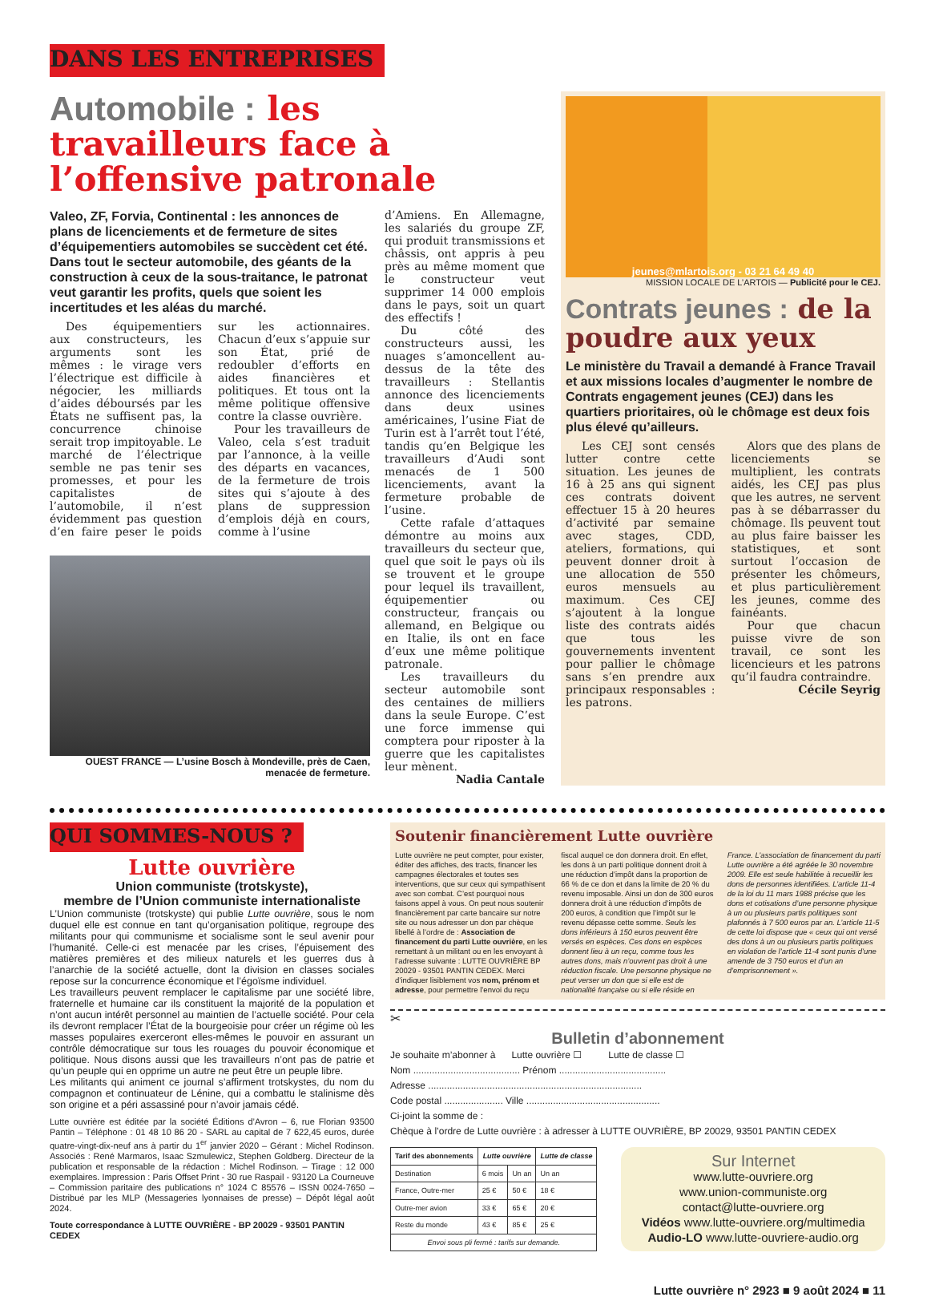DANS LES ENTREPRISES
Automobile : les travailleurs face à l’offensive patronale
Valeo, ZF, Forvia, Continental : les annonces de plans de licenciements et de fermeture de sites d’équipementiers automobiles se succèdent cet été. Dans tout le secteur automobile, des géants de la construction à ceux de la sous-traitance, le patronat veut garantir les profits, quels que soient les incertitudes et les aléas du marché.
Des équipementiers aux constructeurs, les arguments sont les mêmes : le virage vers l’électrique est difficile à négocier, les milliards d’aides déboursés par les États ne suffisent pas, la concurrence chinoise serait trop impitoyable. Le marché de l’électrique semble ne pas tenir ses promesses, et pour les capitalistes de l’automobile, il n’est évidemment pas question d’en faire peser le poids sur les actionnaires. Chacun d’eux s’appuie sur son État, prié de redoubler d’efforts en aides financières et politiques. Et tous ont la même politique offensive contre la classe ouvrière.
Pour les travailleurs de Valeo, cela s’est traduit par l’annonce, à la veille des départs en vacances, de la fermeture de trois sites qui s’ajoute à des plans de suppression d’emplois déjà en cours, comme à l’usine
OUEST FRANCE — L’usine Bosch à Mondeville, près de Caen, menacée de fermeture.
d’Amiens. En Allemagne, les salariés du groupe ZF, qui produit transmissions et châssis, ont appris à peu près au même moment que le constructeur veut supprimer 14 000 emplois dans le pays, soit un quart des effectifs !
Du côté des constructeurs aussi, les nuages s’amoncellent au-dessus de la tête des travailleurs : Stellantis annonce des licenciements dans deux usines américaines, l’usine Fiat de Turin est à l’arrêt tout l’été, tandis qu’en Belgique les travailleurs d’Audi sont menacés de 1 500 licenciements, avant la fermeture probable de l’usine.
Cette rafale d’attaques démontre au moins aux travailleurs du secteur que, quel que soit le pays où ils se trouvent et le groupe pour lequel ils travaillent, équipementier ou constructeur, français ou allemand, en Belgique ou en Italie, ils ont en face d’eux une même politique patronale.
Les travailleurs du secteur automobile sont des centaines de milliers dans la seule Europe. C’est une force immense qui comptera pour riposter à la guerre que les capitalistes leur mènent.
Nadia Cantale
jeunes@mlartois.org - 03 21 64 49 40
MISSION LOCALE DE L’ARTOIS — Publicité pour le CEJ.
Contrats jeunes : de la poudre aux yeux
Le ministère du Travail a demandé à France Travail et aux missions locales d’augmenter le nombre de Contrats engagement jeunes (CEJ) dans les quartiers prioritaires, où le chômage est deux fois plus élevé qu’ailleurs.
Les CEJ sont censés lutter contre cette situation. Les jeunes de 16 à 25 ans qui signent ces contrats doivent effectuer 15 à 20 heures d’activité par semaine avec stages, CDD, ateliers, formations, qui peuvent donner droit à une allocation de 550 euros mensuels au maximum. Ces CEJ s’ajoutent à la longue liste des contrats aidés que tous les gouvernements inventent pour pallier le chômage sans s’en prendre aux principaux responsables : les patrons.
Alors que des plans de licenciements se multiplient, les contrats aidés, les CEJ pas plus que les autres, ne servent pas à se débarrasser du chômage. Ils peuvent tout au plus faire baisser les statistiques, et sont surtout l’occasion de présenter les chômeurs, et plus particulièrement les jeunes, comme des fainéants.
Pour que chacun puisse vivre de son travail, ce sont les licencieurs et les patrons qu’il faudra contraindre.
Cécile Seyrig
QUI SOMMES-NOUS ?
Lutte ouvrière
Union communiste (trotskyste),
membre de l’Union communiste internationaliste
L’Union communiste (trotskyste) qui publie Lutte ouvrière, sous le nom duquel elle est connue en tant qu’organisation politique, regroupe des militants pour qui communisme et socialisme sont le seul avenir pour l’humanité. Celle-ci est menacée par les crises, l’épuisement des matières premières et des milieux naturels et les guerres dus à l’anarchie de la société actuelle, dont la division en classes sociales repose sur la concurrence économique et l’égoïsme individuel.
Les travailleurs peuvent remplacer le capitalisme par une société libre, fraternelle et humaine car ils constituent la majorité de la population et n’ont aucun intérêt personnel au maintien de l’actuelle société. Pour cela ils devront remplacer l’État de la bourgeoisie pour créer un régime où les masses populaires exerceront elles-mêmes le pouvoir en assurant un contrôle démocratique sur tous les rouages du pouvoir économique et politique. Nous disons aussi que les travailleurs n’ont pas de patrie et qu’un peuple qui en opprime un autre ne peut être un peuple libre.
Les militants qui animent ce journal s’affirment trotskystes, du nom du compagnon et continuateur de Lénine, qui a combattu le stalinisme dès son origine et a péri assassiné pour n’avoir jamais cédé.
Lutte ouvrière est éditée par la société Éditions d’Avron – 6, rue Florian 93500 Pantin – Téléphone : 01 48 10 86 20 - SARL au capital de 7 622,45 euros, durée quatre-vingt-dix-neuf ans à partir du 1<sup>er</sup> janvier 2020 – Gérant : Michel Rodinson. Associés : René Marmaros, Isaac Szmulewicz, Stephen Goldberg. Directeur de la publication et responsable de la rédaction : Michel Rodinson. – Tirage : 12 000 exemplaires. Impression : Paris Offset Print - 30 rue Raspail - 93120 La Courneuve – Commission paritaire des publications n° 1024 C 85576 – ISSN 0024-7650 – Distribué par les MLP (Messageries lyonnaises de presse) – Dépôt légal août 2024.
Toute correspondance à LUTTE OUVRIÈRE - BP 20029 - 93501 PANTIN CEDEX
Soutenir financièrement Lutte ouvrière
Lutte ouvrière ne peut compter, pour exister, éditer des affiches, des tracts, financer les campagnes électorales et toutes ses interventions, que sur ceux qui sympathisent avec son combat. C’est pourquoi nous faisons appel à vous. On peut nous soutenir financièrement par carte bancaire sur notre site ou nous adresser un don par chèque libellé à l’ordre de : Association de financement du parti Lutte ouvrière, en les remettant à un militant ou en les envoyant à l’adresse suivante : LUTTE OUVRIÈRE BP 20029 - 93501 PANTIN CEDEX. Merci d’indiquer lisiblement vos nom, prénom et adresse, pour permettre l’envoi du reçu fiscal auquel ce don donnera droit. En effet, les dons à un parti politique donnent droit à une réduction d’impôt dans la proportion de 66 % de ce don et dans la limite de 20 % du revenu imposable. Ainsi un don de 300 euros donnera droit à une réduction d’impôts de 200 euros, à condition que l’impôt sur le revenu dépasse cette somme. Seuls les dons inférieurs à 150 euros peuvent être versés en espèces. Ces dons en espèces donnent lieu à un reçu, comme tous les autres dons, mais n’ouvrent pas droit à une réduction fiscale. Une personne physique ne peut verser un don que si elle est de nationalité française ou si elle réside en France. L’association de financement du parti Lutte ouvrière a été agréée le 30 novembre 2009. Elle est seule habilitée à recueillir les dons de personnes identifiées. L’article 11-4 de la loi du 11 mars 1988 précise que les dons et cotisations d’une personne physique à un ou plusieurs partis politiques sont plafonnés à 7 500 euros par an. L’article 11-5 de cette loi dispose que « ceux qui ont versé des dons à un ou plusieurs partis politiques en violation de l’article 11-4 sont punis d’une amende de 3 750 euros et d’un an d’emprisonnement ».
✂
Bulletin d’abonnement
Je souhaite m’abonner à Lutte ouvrière ☐ Lutte de classe ☐
Nom ........................................ Prénom ........................................
Adresse ................................................................................
Code postal ...................... Ville ..................................................
Ci-joint la somme de :
Chèque à l’ordre de Lutte ouvrière : à adresser à LUTTE OUVRIÈRE, BP 20029, 93501 PANTIN CEDEX
| Tarif des abonnements | Lutte ouvrière | | Lutte de classe |
| --- | --- | --- | --- |
| Destination | 6 mois | Un an | Un an |
| France, Outre-mer | 25 € | 50 € | 18 € |
| Outre-mer avion | 33 € | 65 € | 20 € |
| Reste du monde | 43 € | 85 € | 25 € |
| Envoi sous pli fermé : tarifs sur demande. | | | |
Sur Internet
www.lutte-ouvriere.org
www.union-communiste.org
contact@lutte-ouvriere.org
Vidéos www.lutte-ouvriere.org/multimedia
Audio-LO www.lutte-ouvriere-audio.org
Lutte ouvrière n° 2923 ■ 9 août 2024 ■ 11